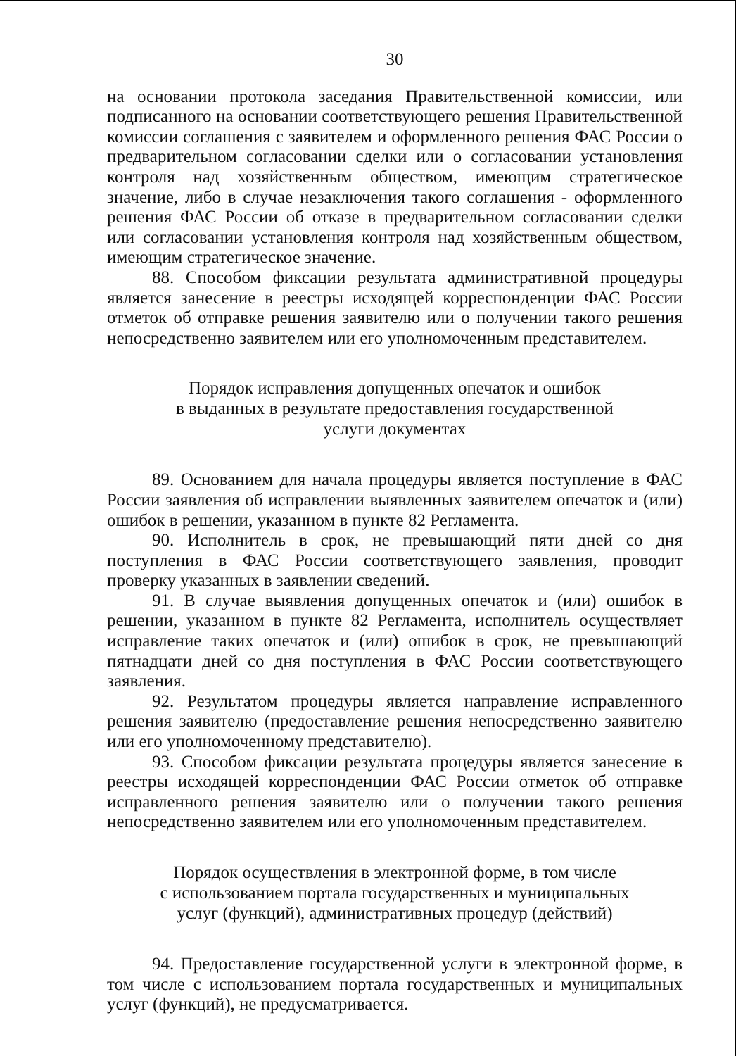30
на основании протокола заседания Правительственной комиссии, или подписанного на основании соответствующего решения Правительственной комиссии соглашения с заявителем и оформленного решения ФАС России о предварительном согласовании сделки или о согласовании установления контроля над хозяйственным обществом, имеющим стратегическое значение, либо в случае незаключения такого соглашения - оформленного решения ФАС России об отказе в предварительном согласовании сделки или согласовании установления контроля над хозяйственным обществом, имеющим стратегическое значение.
88. Способом фиксации результата административной процедуры является занесение в реестры исходящей корреспонденции ФАС России отметок об отправке решения заявителю или о получении такого решения непосредственно заявителем или его уполномоченным представителем.
Порядок исправления допущенных опечаток и ошибок
в выданных в результате предоставления государственной
услуги документах
89. Основанием для начала процедуры является поступление в ФАС России заявления об исправлении выявленных заявителем опечаток и (или) ошибок в решении, указанном в пункте 82 Регламента.
90. Исполнитель в срок, не превышающий пяти дней со дня поступления в ФАС России соответствующего заявления, проводит проверку указанных в заявлении сведений.
91. В случае выявления допущенных опечаток и (или) ошибок в решении, указанном в пункте 82 Регламента, исполнитель осуществляет исправление таких опечаток и (или) ошибок в срок, не превышающий пятнадцати дней со дня поступления в ФАС России соответствующего заявления.
92. Результатом процедуры является направление исправленного решения заявителю (предоставление решения непосредственно заявителю или его уполномоченному представителю).
93. Способом фиксации результата процедуры является занесение в реестры исходящей корреспонденции ФАС России отметок об отправке исправленного решения заявителю или о получении такого решения непосредственно заявителем или его уполномоченным представителем.
Порядок осуществления в электронной форме, в том числе
с использованием портала государственных и муниципальных
услуг (функций), административных процедур (действий)
94. Предоставление государственной услуги в электронной форме, в том числе с использованием портала государственных и муниципальных услуг (функций), не предусматривается.